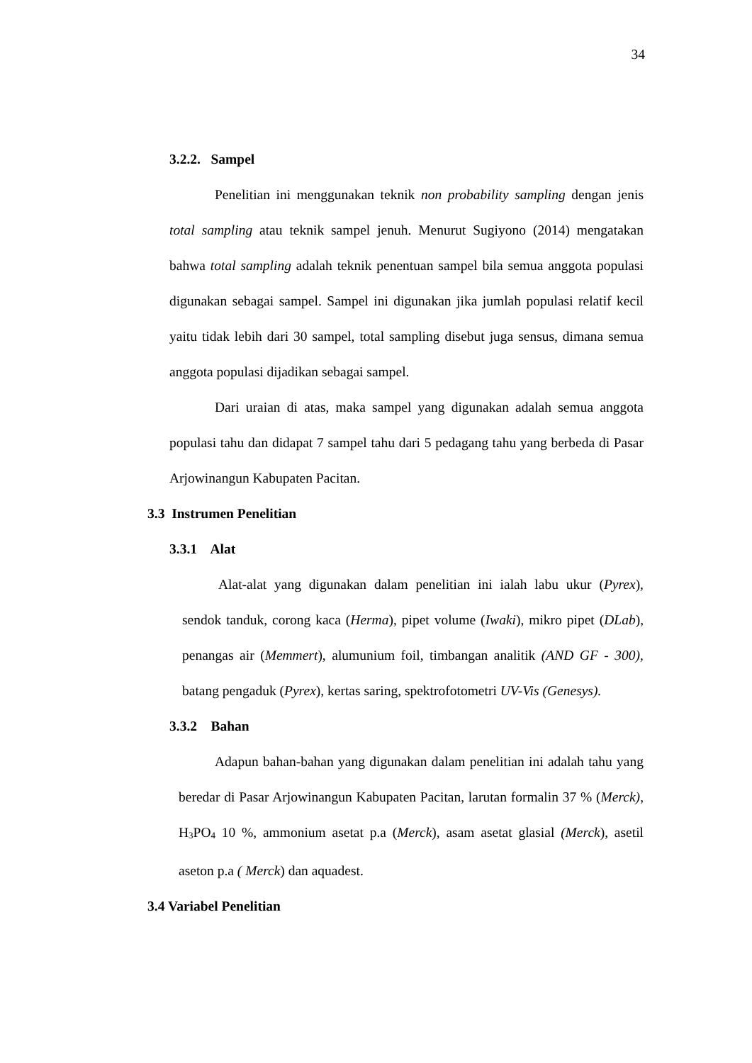34
3.2.2. Sampel
Penelitian ini menggunakan teknik non probability sampling dengan jenis total sampling atau teknik sampel jenuh. Menurut Sugiyono (2014) mengatakan bahwa total sampling adalah teknik penentuan sampel bila semua anggota populasi digunakan sebagai sampel. Sampel ini digunakan jika jumlah populasi relatif kecil yaitu tidak lebih dari 30 sampel, total sampling disebut juga sensus, dimana semua anggota populasi dijadikan sebagai sampel.
Dari uraian di atas, maka sampel yang digunakan adalah semua anggota populasi tahu dan didapat 7 sampel tahu dari 5 pedagang tahu yang berbeda di Pasar Arjowinangun Kabupaten Pacitan.
3.3 Instrumen Penelitian
3.3.1 Alat
Alat-alat yang digunakan dalam penelitian ini ialah labu ukur (Pyrex), sendok tanduk, corong kaca (Herma), pipet volume (Iwaki), mikro pipet (DLab), penangas air (Memmert), alumunium foil, timbangan analitik (AND GF - 300), batang pengaduk (Pyrex), kertas saring, spektrofotometri UV-Vis (Genesys).
3.3.2 Bahan
Adapun bahan-bahan yang digunakan dalam penelitian ini adalah tahu yang beredar di Pasar Arjowinangun Kabupaten Pacitan, larutan formalin 37 % (Merck), H<sub>3</sub>PO<sub>4</sub> 10 %, ammonium asetat p.a (Merck), asam asetat glasial (Merck), asetil aseton p.a ( Merck) dan aquadest.
3.4 Variabel Penelitian